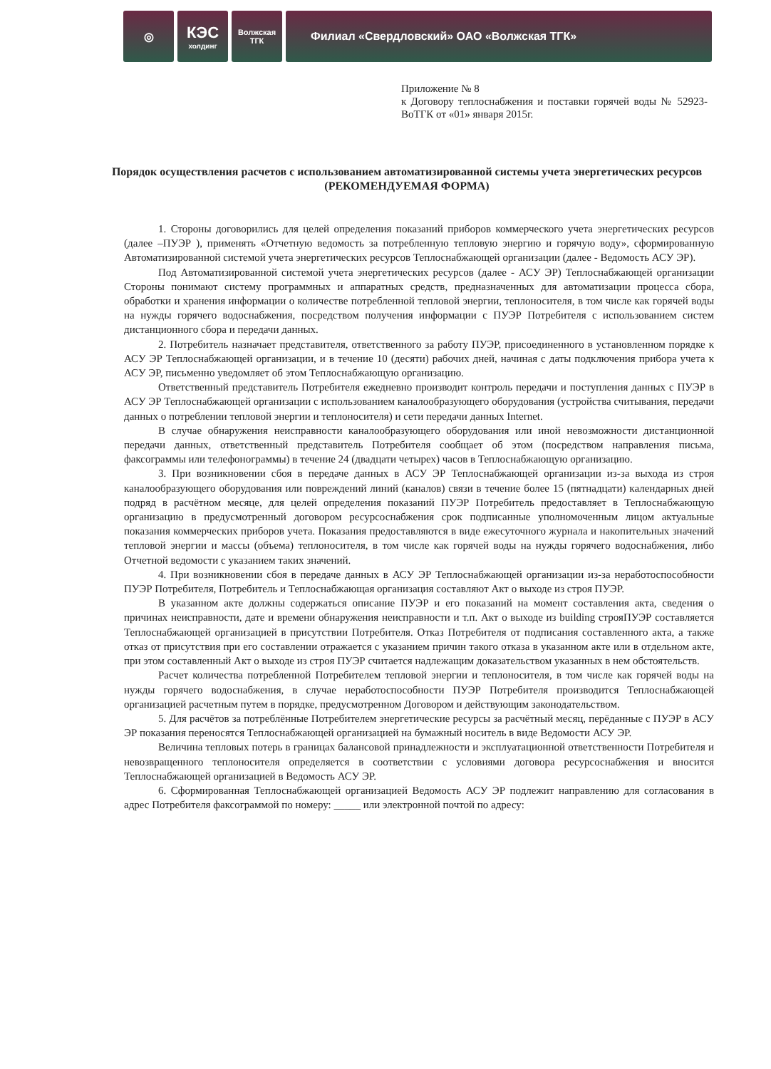◎
КЭС
холдинг
Волжская
ТГК
Филиал «Свердловский» ОАО «Волжская ТГК»
Приложение № 8
к Договору теплоснабжения и поставки горячей воды № 52923-ВоТГК от «01» января 2015г.
Порядок осуществления расчетов с использованием автоматизированной системы учета энергетических ресурсов
(РЕКОМЕНДУЕМАЯ ФОРМА)
1. Стороны договорились для целей определения показаний приборов коммерческого учета энергетических ресурсов (далее –ПУЭР ), применять «Отчетную ведомость за потребленную тепловую энергию и горячую воду», сформированную Автоматизированной системой учета энергетических ресурсов Теплоснабжающей организации (далее - Ведомость АСУ ЭР).
Под Автоматизированной системой учета энергетических ресурсов (далее - АСУ ЭР) Теплоснабжающей организации Стороны понимают систему программных и аппаратных средств, предназначенных для автоматизации процесса сбора, обработки и хранения информации о количестве потребленной тепловой энергии, теплоносителя, в том числе как горячей воды на нужды горячего водоснабжения, посредством получения информации с ПУЭР Потребителя с использованием систем дистанционного сбора и передачи данных.
2. Потребитель назначает представителя, ответственного за работу ПУЭР, присоединенного в установленном порядке к АСУ ЭР Теплоснабжающей организации, и в течение 10 (десяти) рабочих дней, начиная с даты подключения прибора учета к АСУ ЭР, письменно уведомляет об этом Теплоснабжающую организацию.
Ответственный представитель Потребителя ежедневно производит контроль передачи и поступления данных с ПУЭР в АСУ ЭР Теплоснабжающей организации с использованием каналообразующего оборудования (устройства считывания, передачи данных о потреблении тепловой энергии и теплоносителя) и сети передачи данных Internet.
В случае обнаружения неисправности каналообразующего оборудования или иной невозможности дистанционной передачи данных, ответственный представитель Потребителя сообщает об этом (посредством направления письма, факсограммы или телефонограммы) в течение 24 (двадцати четырех) часов в Теплоснабжающую организацию.
3. При возникновении сбоя в передаче данных в АСУ ЭР Теплоснабжающей организации из-за выхода из строя каналообразующего оборудования или повреждений линий (каналов) связи в течение более 15 (пятнадцати) календарных дней подряд в расчётном месяце, для целей определения показаний ПУЭР Потребитель предоставляет в Теплоснабжающую организацию в предусмотренный договором ресурсоснабжения срок подписанные уполномоченным лицом актуальные показания коммерческих приборов учета. Показания предоставляются в виде ежесуточного журнала и накопительных значений тепловой энергии и массы (объема) теплоносителя, в том числе как горячей воды на нужды горячего водоснабжения, либо Отчетной ведомости с указанием таких значений.
4. При возникновении сбоя в передаче данных в АСУ ЭР Теплоснабжающей организации из-за неработоспособности ПУЭР Потребителя, Потребитель и Теплоснабжающая организация составляют Акт о выходе из строя ПУЭР.
В указанном акте должны содержаться описание ПУЭР и его показаний на момент составления акта, сведения о причинах неисправности, дате и времени обнаружения неисправности и т.п. Акт о выходе из building строяПУЭР составляется Теплоснабжающей организацией в присутствии Потребителя. Отказ Потребителя от подписания составленного акта, а также отказ от присутствия при его составлении отражается с указанием причин такого отказа в указанном акте или в отдельном акте, при этом составленный Акт о выходе из строя ПУЭР считается надлежащим доказательством указанных в нем обстоятельств.
Расчет количества потребленной Потребителем тепловой энергии и теплоносителя, в том числе как горячей воды на нужды горячего водоснабжения, в случае неработоспособности ПУЭР Потребителя производится Теплоснабжающей организацией расчетным путем в порядке, предусмотренном Договором и действующим законодательством.
5. Для расчётов за потреблённые Потребителем энергетические ресурсы за расчётный месяц, перёданные с ПУЭР в АСУ ЭР показания переносятся Теплоснабжающей организацией на бумажный носитель в виде Ведомости АСУ ЭР.
Величина тепловых потерь в границах балансовой принадлежности и эксплуатационной ответственности Потребителя и невозвращенного теплоносителя определяется в соответствии с условиями договора ресурсоснабжения и вносится Теплоснабжающей организацией в Ведомость АСУ ЭР.
6. Сформированная Теплоснабжающей организацией Ведомость АСУ ЭР подлежит направлению для согласования в адрес Потребителя факсограммой по номеру: _____ или электронной почтой по адресу: